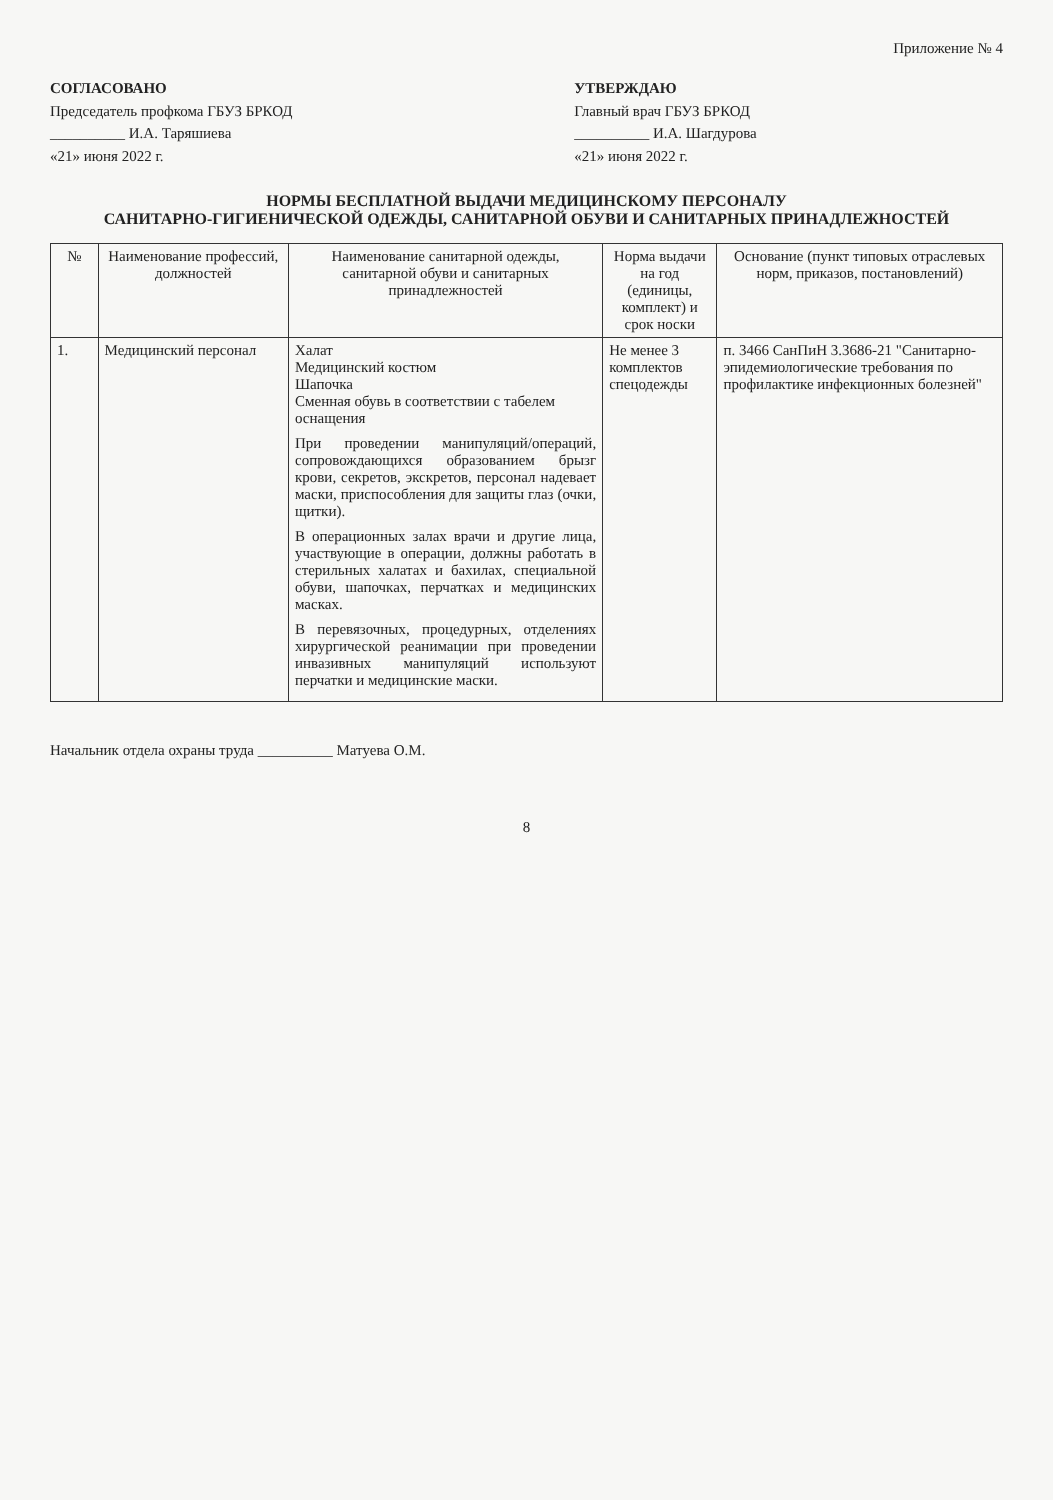Приложение № 4
СОГЛАСОВАНО
Председатель профкома ГБУЗ БРКОД
__________ И.А. Таряшиева
«21» июня 2022 г.
УТВЕРЖДАЮ
Главный врач ГБУЗ БРКОД
__________ И.А. Шагдурова
«21» июня 2022 г.
НОРМЫ БЕСПЛАТНОЙ ВЫДАЧИ МЕДИЦИНСКОМУ ПЕРСОНАЛУ
САНИТАРНО-ГИГИЕНИЧЕСКОЙ ОДЕЖДЫ, САНИТАРНОЙ ОБУВИ И САНИТАРНЫХ ПРИНАДЛЕЖНОСТЕЙ
| № | Наименование профессий, должностей | Наименование санитарной одежды, санитарной обуви и санитарных принадлежностей | Норма выдачи на год (единицы, комплект) и срок носки | Основание (пункт типовых отраслевых норм, приказов, постановлений) |
| --- | --- | --- | --- | --- |
| 1. | Медицинский персонал | Халат Медицинский костюм Шапочка Сменная обувь в соответствии с табелем оснащения При проведении манипуляций/операций, сопровождающихся образованием брызг крови, секретов, экскретов, персонал надевает маски, приспособления для защиты глаз (очки, щитки). В операционных залах врачи и другие лица, участвующие в операции, должны работать в стерильных халатах и бахилах, специальной обуви, шапочках, перчатках и медицинских масках. В перевязочных, процедурных, отделениях хирургической реанимации при проведении инвазивных манипуляций используют перчатки и медицинские маски. | Не менее 3 комплектов спецодежды | п. 3466 СанПиН 3.3686-21 "Санитарно-эпидемиологические требования по профилактике инфекционных болезней" |
Начальник отдела охраны труда __________ Матуева О.М.
8